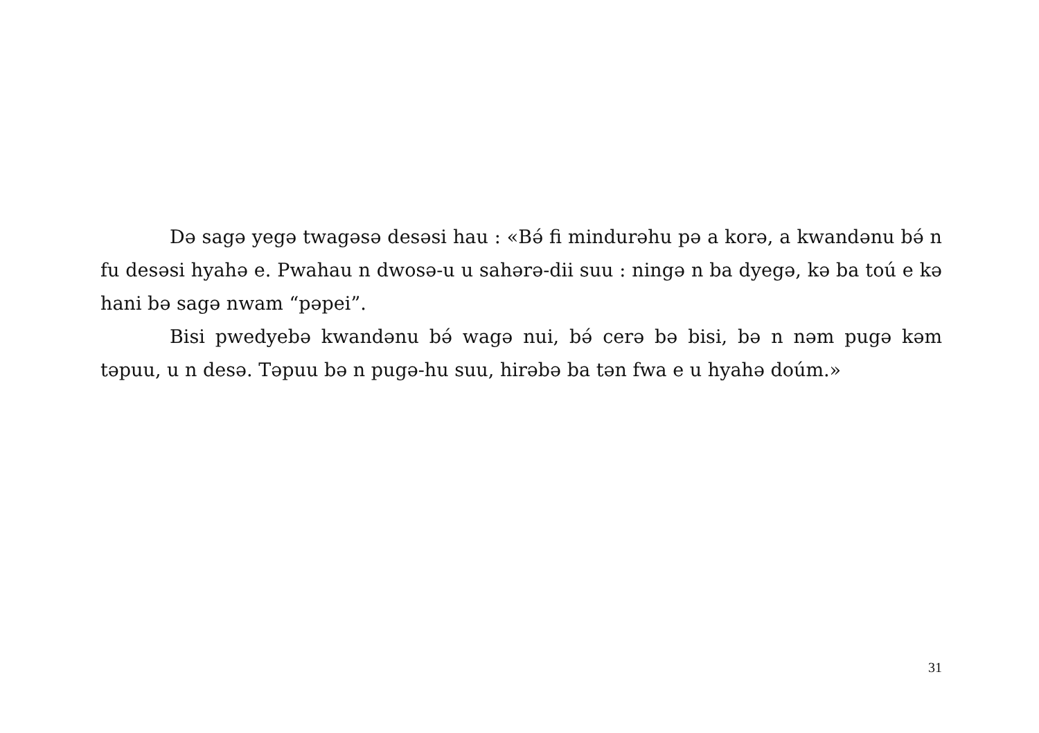Də sagə yegə twagəsə desəsi hau : «Bə́ fi mindurəhu pə a korə, a kwandənu bə́ n fu desəsi hyahə e. Pwahau n dwosə-u u sahərə-dii suu : ningə n ba dyegə, kə ba toú e kə hani bə sagə nwam “pəpei”.
Bisi pwedyebə kwandənu bə́ wagə nui, bə́ cerə bə bisi, bə n nəm pugə kəm təpuu, u n desə. Təpuu bə n pugə-hu suu, hirəbə ba tən fwa e u hyahə doúm.»
31